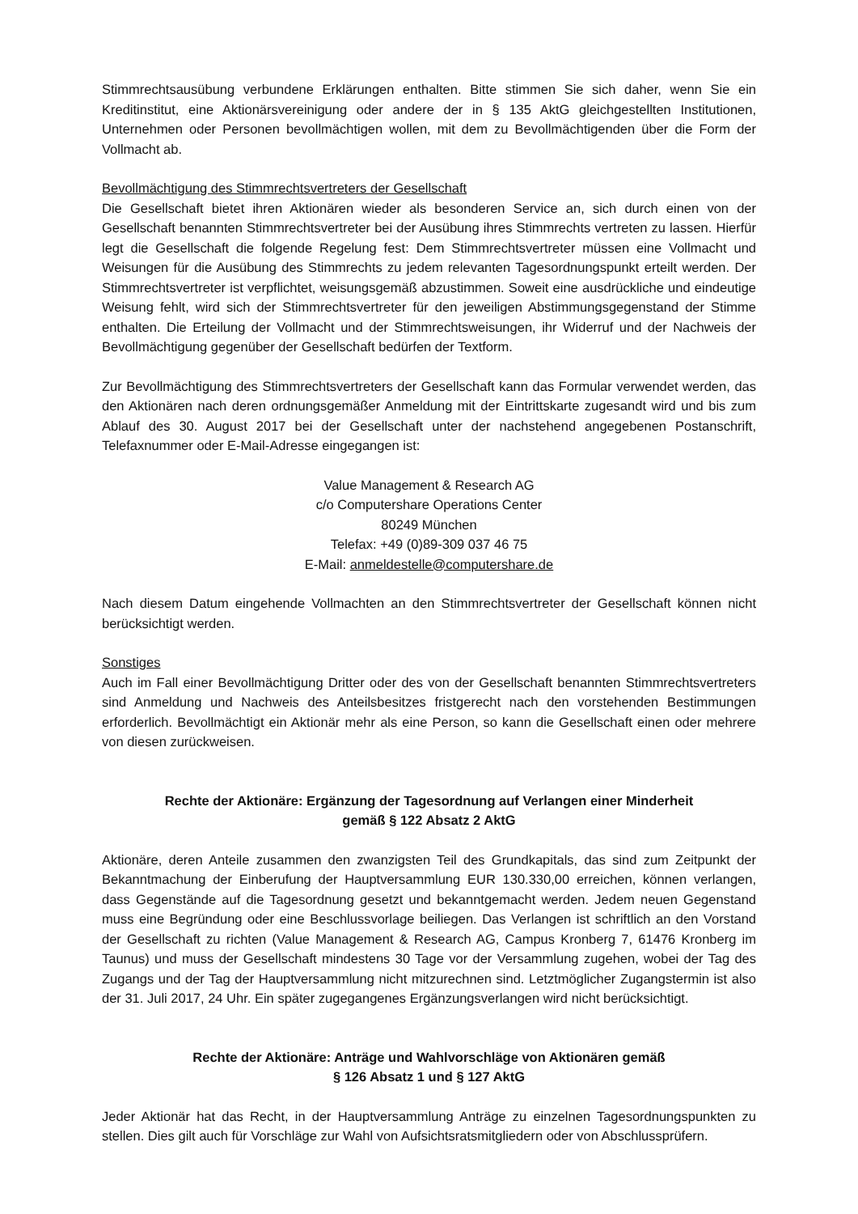Stimmrechtsausübung verbundene Erklärungen enthalten. Bitte stimmen Sie sich daher, wenn Sie ein Kreditinstitut, eine Aktionärsvereinigung oder andere der in § 135 AktG gleichgestellten Institutionen, Unternehmen oder Personen bevollmächtigen wollen, mit dem zu Bevollmächtigenden über die Form der Vollmacht ab.
Bevollmächtigung des Stimmrechtsvertreters der Gesellschaft
Die Gesellschaft bietet ihren Aktionären wieder als besonderen Service an, sich durch einen von der Gesellschaft benannten Stimmrechtsvertreter bei der Ausübung ihres Stimmrechts vertreten zu lassen. Hierfür legt die Gesellschaft die folgende Regelung fest: Dem Stimmrechtsvertreter müssen eine Vollmacht und Weisungen für die Ausübung des Stimmrechts zu jedem relevanten Tagesordnungspunkt erteilt werden. Der Stimmrechtsvertreter ist verpflichtet, weisungsgemäß abzustimmen. Soweit eine ausdrückliche und eindeutige Weisung fehlt, wird sich der Stimmrechtsvertreter für den jeweiligen Abstimmungsgegenstand der Stimme enthalten. Die Erteilung der Vollmacht und der Stimmrechtsweisungen, ihr Widerruf und der Nachweis der Bevollmächtigung gegenüber der Gesellschaft bedürfen der Textform.
Zur Bevollmächtigung des Stimmrechtsvertreters der Gesellschaft kann das Formular verwendet werden, das den Aktionären nach deren ordnungsgemäßer Anmeldung mit der Eintrittskarte zugesandt wird und bis zum Ablauf des 30. August 2017 bei der Gesellschaft unter der nachstehend angegebenen Postanschrift, Telefaxnummer oder E-Mail-Adresse eingegangen ist:
Value Management & Research AG
c/o Computershare Operations Center
80249 München
Telefax: +49 (0)89-309 037 46 75
E-Mail: anmeldestelle@computershare.de
Nach diesem Datum eingehende Vollmachten an den Stimmrechtsvertreter der Gesellschaft können nicht berücksichtigt werden.
Sonstiges
Auch im Fall einer Bevollmächtigung Dritter oder des von der Gesellschaft benannten Stimmrechtsvertreters sind Anmeldung und Nachweis des Anteilsbesitzes fristgerecht nach den vorstehenden Bestimmungen erforderlich. Bevollmächtigt ein Aktionär mehr als eine Person, so kann die Gesellschaft einen oder mehrere von diesen zurückweisen.
Rechte der Aktionäre: Ergänzung der Tagesordnung auf Verlangen einer Minderheit
gemäß § 122 Absatz 2 AktG
Aktionäre, deren Anteile zusammen den zwanzigsten Teil des Grundkapitals, das sind zum Zeitpunkt der Bekanntmachung der Einberufung der Hauptversammlung EUR 130.330,00 erreichen, können verlangen, dass Gegenstände auf die Tagesordnung gesetzt und bekanntgemacht werden. Jedem neuen Gegenstand muss eine Begründung oder eine Beschlussvorlage beiliegen. Das Verlangen ist schriftlich an den Vorstand der Gesellschaft zu richten (Value Management & Research AG, Campus Kronberg 7, 61476 Kronberg im Taunus) und muss der Gesellschaft mindestens 30 Tage vor der Versammlung zugehen, wobei der Tag des Zugangs und der Tag der Hauptversammlung nicht mitzurechnen sind. Letztmöglicher Zugangstermin ist also der 31. Juli 2017, 24 Uhr. Ein später zugegangenes Ergänzungsverlangen wird nicht berücksichtigt.
Rechte der Aktionäre: Anträge und Wahlvorschläge von Aktionären gemäß
§ 126 Absatz 1 und § 127 AktG
Jeder Aktionär hat das Recht, in der Hauptversammlung Anträge zu einzelnen Tagesordnungspunkten zu stellen. Dies gilt auch für Vorschläge zur Wahl von Aufsichtsratsmitgliedern oder von Abschlussprüfern.